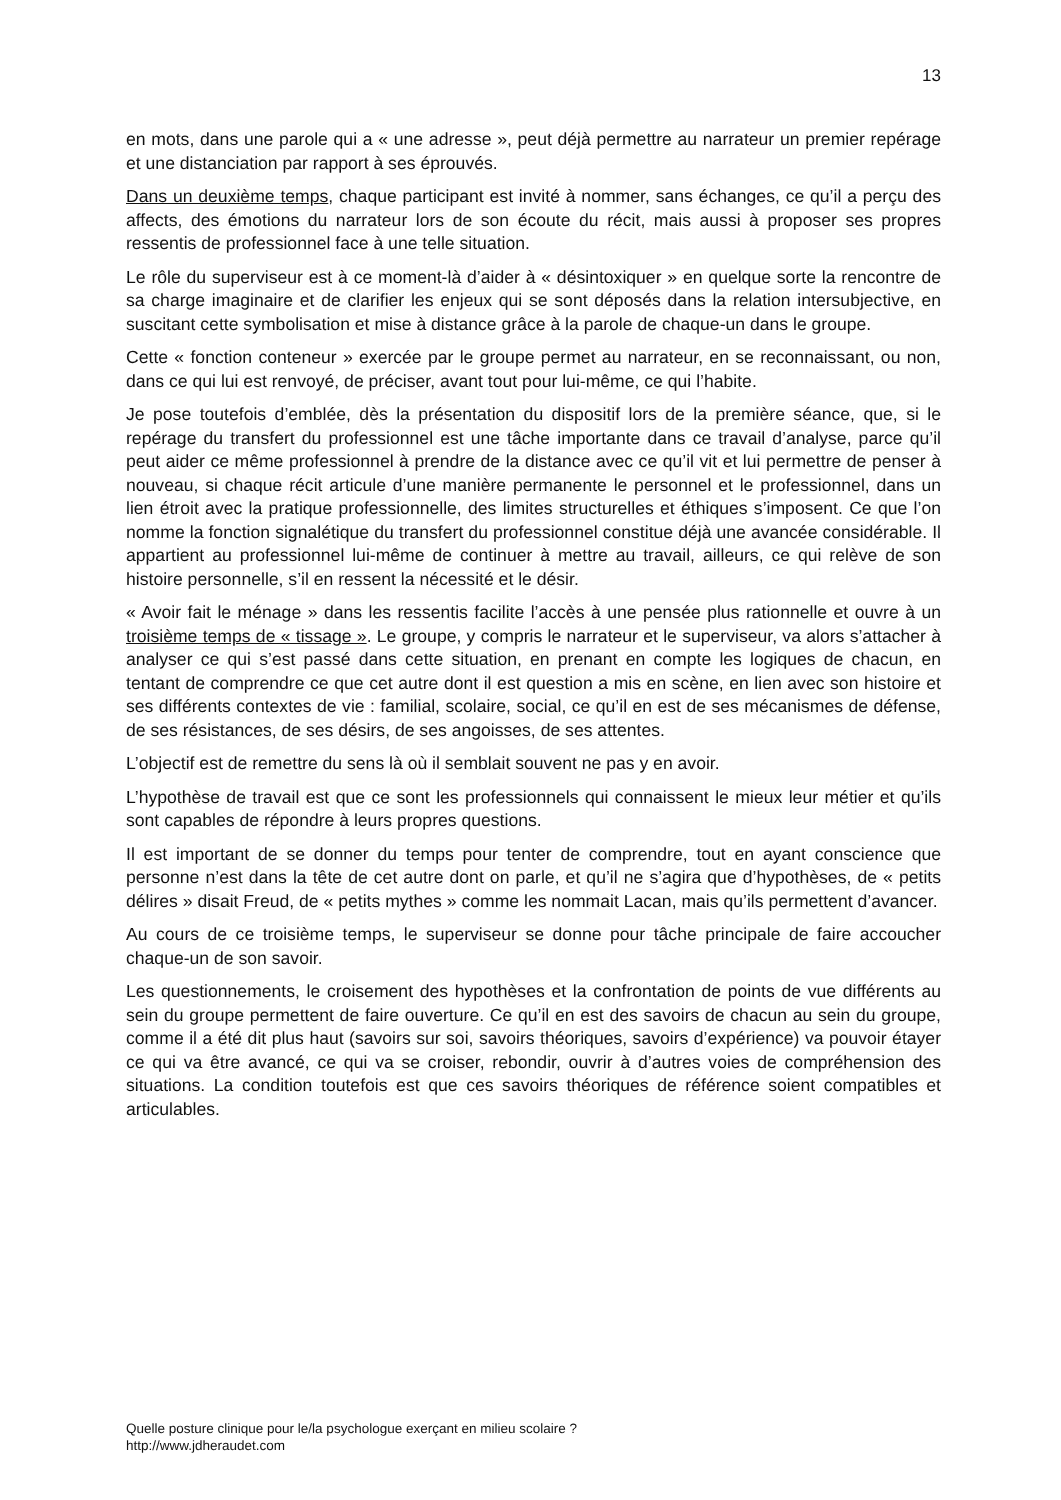13
en mots, dans une parole qui a « une adresse », peut déjà permettre au narrateur un premier repérage et une distanciation par rapport à ses éprouvés.
Dans un deuxième temps, chaque participant est invité à nommer, sans échanges, ce qu’il a perçu des affects, des émotions du narrateur lors de son écoute du récit, mais aussi à proposer ses propres ressentis de professionnel face à une telle situation.
Le rôle du superviseur est à ce moment-là d’aider à « désintoxiquer » en quelque sorte la rencontre de sa charge imaginaire et de clarifier les enjeux qui se sont déposés dans la relation intersubjective, en suscitant cette symbolisation et mise à distance grâce à la parole de chaque-un dans le groupe.
Cette « fonction conteneur » exercée par le groupe permet au narrateur, en se reconnaissant, ou non, dans ce qui lui est renvoyé, de préciser, avant tout pour lui-même, ce qui l’habite.
Je pose toutefois d’emblée, dès la présentation du dispositif lors de la première séance, que, si le repérage du transfert du professionnel est une tâche importante dans ce travail d’analyse, parce qu’il peut aider ce même professionnel à prendre de la distance avec ce qu’il vit et lui permettre de penser à nouveau, si chaque récit articule d’une manière permanente le personnel et le professionnel, dans un lien étroit avec la pratique professionnelle, des limites structurelles et éthiques s’imposent. Ce que l’on nomme la fonction signalétique du transfert du professionnel constitue déjà une avancée considérable. Il appartient au professionnel lui-même de continuer à mettre au travail, ailleurs, ce qui relève de son histoire personnelle, s’il en ressent la nécessité et le désir.
« Avoir fait le ménage » dans les ressentis facilite l’accès à une pensée plus rationnelle et ouvre à un troisième temps de « tissage ». Le groupe, y compris le narrateur et le superviseur, va alors s’attacher à analyser ce qui s’est passé dans cette situation, en prenant en compte les logiques de chacun, en tentant de comprendre ce que cet autre dont il est question a mis en scène, en lien avec son histoire et ses différents contextes de vie : familial, scolaire, social, ce qu’il en est de ses mécanismes de défense, de ses résistances, de ses désirs, de ses angoisses, de ses attentes.
L’objectif est de remettre du sens là où il semblait souvent ne pas y en avoir.
L’hypothèse de travail est que ce sont les professionnels qui connaissent le mieux leur métier et qu’ils sont capables de répondre à leurs propres questions.
Il est important de se donner du temps pour tenter de comprendre, tout en ayant conscience que personne n’est dans la tête de cet autre dont on parle, et qu’il ne s’agira que d’hypothèses, de « petits délires » disait Freud, de « petits mythes » comme les nommait Lacan, mais qu’ils permettent d’avancer.
Au cours de ce troisième temps, le superviseur se donne pour tâche principale de faire accoucher chaque-un de son savoir.
Les questionnements, le croisement des hypothèses et la confrontation de points de vue différents au sein du groupe permettent de faire ouverture. Ce qu’il en est des savoirs de chacun au sein du groupe, comme il a été dit plus haut (savoirs sur soi, savoirs théoriques, savoirs d’expérience) va pouvoir étayer ce qui va être avancé, ce qui va se croiser, rebondir, ouvrir à d’autres voies de compréhension des situations. La condition toutefois est que ces savoirs théoriques de référence soient compatibles et articulables.
Quelle posture clinique pour le/la psychologue exerçant en milieu scolaire ?
http://www.jdheraudet.com